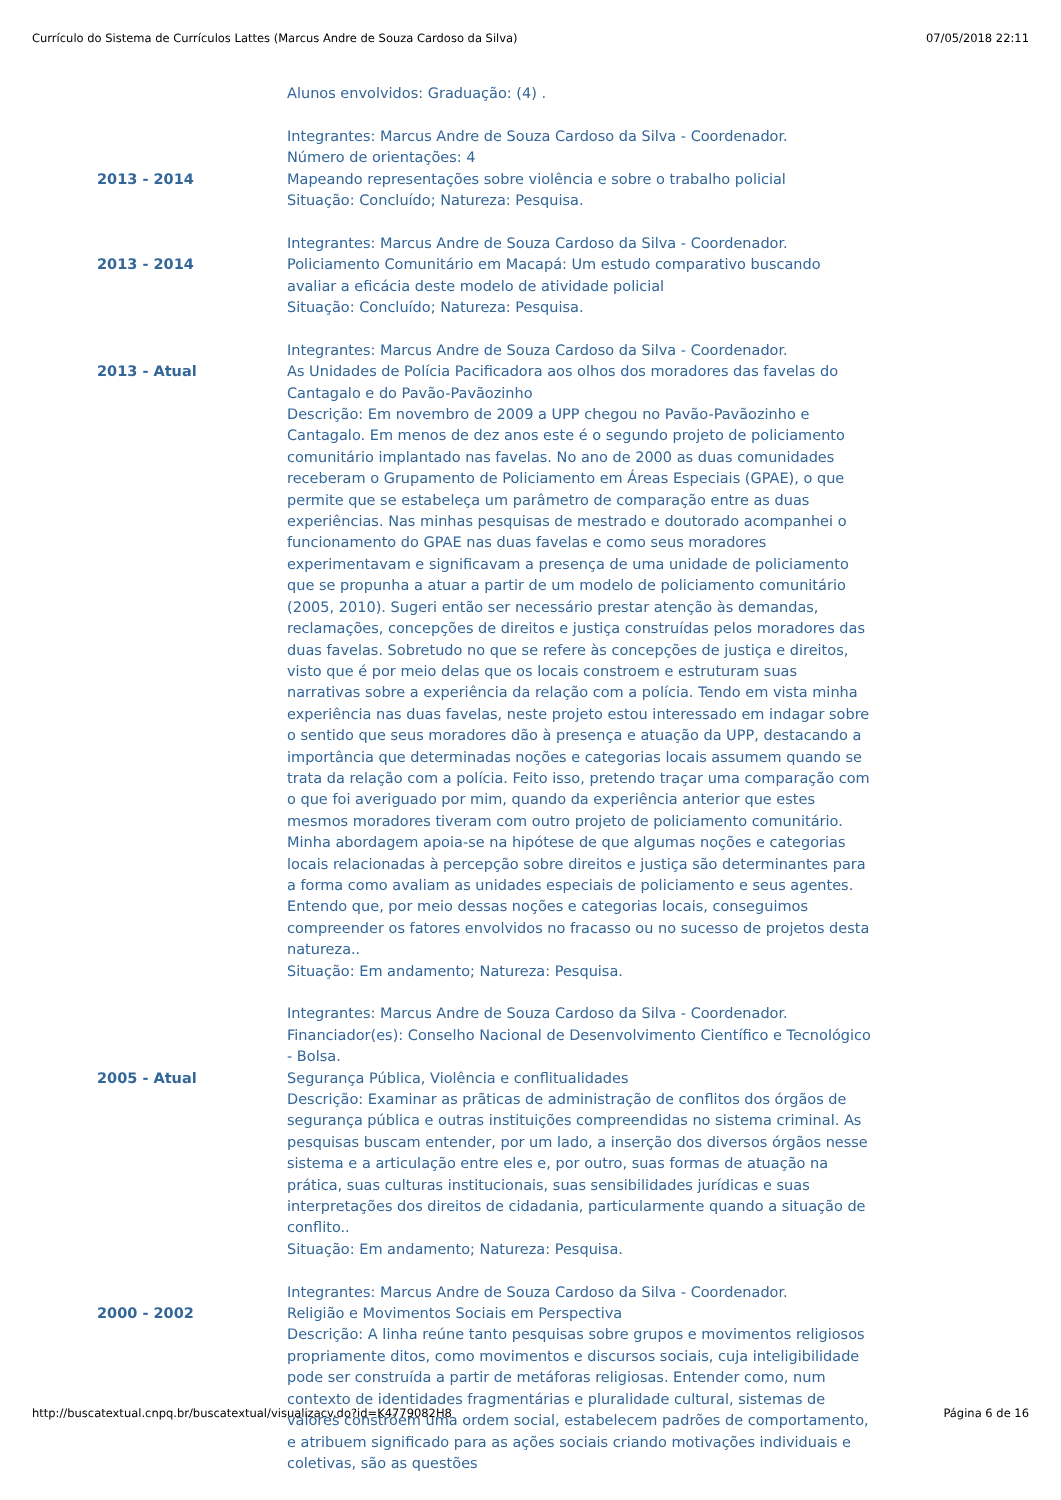Currículo do Sistema de Currículos Lattes (Marcus Andre de Souza Cardoso da Silva) 07/05/2018 22:11
Alunos envolvidos: Graduação: (4) .
Integrantes: Marcus Andre de Souza Cardoso da Silva - Coordenador.
Número de orientações: 4
2013 - 2014 Mapeando representações sobre violência e sobre o trabalho policial
Situação: Concluído; Natureza: Pesquisa.
Integrantes: Marcus Andre de Souza Cardoso da Silva - Coordenador.
2013 - 2014 Policiamento Comunitário em Macapá: Um estudo comparativo buscando avaliar a eficácia deste modelo de atividade policial
Situação: Concluído; Natureza: Pesquisa.
Integrantes: Marcus Andre de Souza Cardoso da Silva - Coordenador.
2013 - Atual As Unidades de Polícia Pacificadora aos olhos dos moradores das favelas do Cantagalo e do Pavão-Pavãozinho
Descrição: Em novembro de 2009 a UPP chegou no Pavão-Pavãozinho e Cantagalo. Em menos de dez anos este é o segundo projeto de policiamento comunitário implantado nas favelas. No ano de 2000 as duas comunidades receberam o Grupamento de Policiamento em Áreas Especiais (GPAE), o que permite que se estabeleça um parâmetro de comparação entre as duas experiências. Nas minhas pesquisas de mestrado e doutorado acompanhei o funcionamento do GPAE nas duas favelas e como seus moradores experimentavam e significavam a presença de uma unidade de policiamento que se propunha a atuar a partir de um modelo de policiamento comunitário (2005, 2010). Sugeri então ser necessário prestar atenção às demandas, reclamações, concepções de direitos e justiça construídas pelos moradores das duas favelas. Sobretudo no que se refere às concepções de justiça e direitos, visto que é por meio delas que os locais constroem e estruturam suas narrativas sobre a experiência da relação com a polícia. Tendo em vista minha experiência nas duas favelas, neste projeto estou interessado em indagar sobre o sentido que seus moradores dão à presença e atuação da UPP, destacando a importância que determinadas noções e categorias locais assumem quando se trata da relação com a polícia. Feito isso, pretendo traçar uma comparação com o que foi averiguado por mim, quando da experiência anterior que estes mesmos moradores tiveram com outro projeto de policiamento comunitário. Minha abordagem apoia-se na hipótese de que algumas noções e categorias locais relacionadas à percepção sobre direitos e justiça são determinantes para a forma como avaliam as unidades especiais de policiamento e seus agentes. Entendo que, por meio dessas noções e categorias locais, conseguimos compreender os fatores envolvidos no fracasso ou no sucesso de projetos desta natureza..
Situação: Em andamento; Natureza: Pesquisa.
Integrantes: Marcus Andre de Souza Cardoso da Silva - Coordenador.
Financiador(es): Conselho Nacional de Desenvolvimento Científico e Tecnológico - Bolsa.
2005 - Atual Segurança Pública, Violência e conflitualidades
Descrição: Examinar as prãticas de administração de conflitos dos órgãos de segurança pública e outras instituições compreendidas no sistema criminal. As pesquisas buscam entender, por um lado, a inserção dos diversos órgãos nesse sistema e a articulação entre eles e, por outro, suas formas de atuação na prática, suas culturas institucionais, suas sensibilidades jurídicas e suas interpretações dos direitos de cidadania, particularmente quando a situação de conflito..
Situação: Em andamento; Natureza: Pesquisa.
Integrantes: Marcus Andre de Souza Cardoso da Silva - Coordenador.
2000 - 2002 Religião e Movimentos Sociais em Perspectiva
Descrição: A linha reúne tanto pesquisas sobre grupos e movimentos religiosos propriamente ditos, como movimentos e discursos sociais, cuja inteligibilidade pode ser construída a partir de metáforas religiosas. Entender como, num contexto de identidades fragmentárias e pluralidade cultural, sistemas de valores constróem uma ordem social, estabelecem padrões de comportamento, e atribuem significado para as ações sociais criando motivações individuais e coletivas, são as questões
http://buscatextual.cnpq.br/buscatextual/visualizacv.do?id=K4779082H8 Página 6 de 16